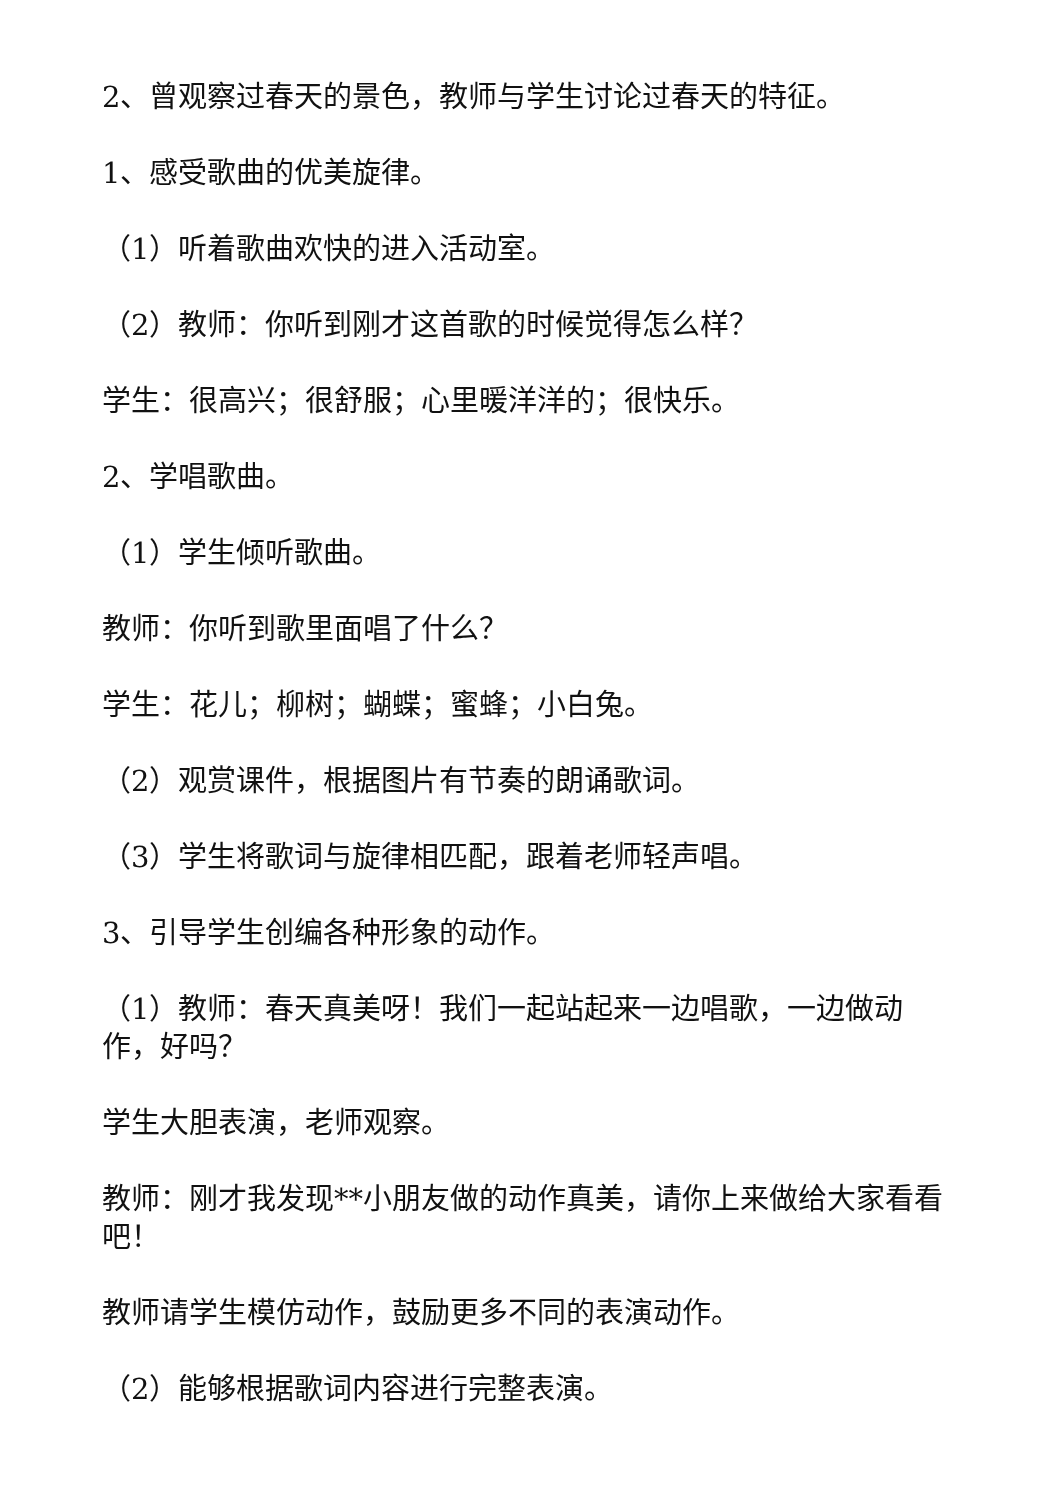2、曾观察过春天的景色，教师与学生讨论过春天的特征。
1、感受歌曲的优美旋律。
（1）听着歌曲欢快的进入活动室。
（2）教师：你听到刚才这首歌的时候觉得怎么样？
学生：很高兴；很舒服；心里暖洋洋的；很快乐。
2、学唱歌曲。
（1）学生倾听歌曲。
教师：你听到歌里面唱了什么？
学生：花儿；柳树；蝴蝶；蜜蜂；小白兔。
（2）观赏课件，根据图片有节奏的朗诵歌词。
（3）学生将歌词与旋律相匹配，跟着老师轻声唱。
3、引导学生创编各种形象的动作。
（1）教师：春天真美呀！我们一起站起来一边唱歌，一边做动作，好吗？
学生大胆表演，老师观察。
教师：刚才我发现**小朋友做的动作真美，请你上来做给大家看看吧！
教师请学生模仿动作，鼓励更多不同的表演动作。
（2）能够根据歌词内容进行完整表演。